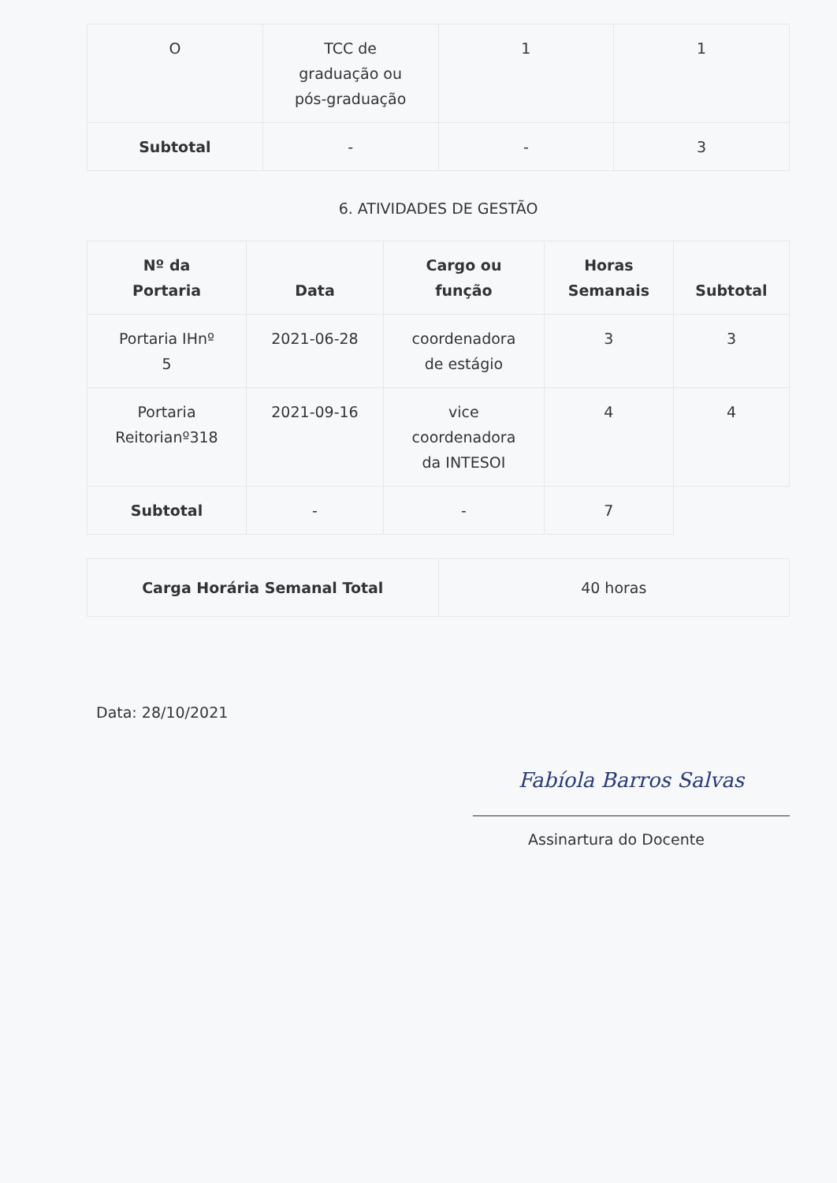| O | TCC de graduação ou pós-graduação | 1 | 1 |
| Subtotal | - | - | 3 |
6. ATIVIDADES DE GESTÃO
| Nº da Portaria | Data | Cargo ou função | Horas Semanais | Subtotal |
| --- | --- | --- | --- | --- |
| Portaria IHnº 5 | 2021-06-28 | coordenadora de estágio | 3 | 3 |
| Portaria Reitorianº318 | 2021-09-16 | vice coordenadora da INTESOI | 4 | 4 |
| Subtotal | - | - | 7 | |
| Carga Horária Semanal Total | 40 horas |
Data: 28/10/2021
Fabíola Barros Salvas
Assinartura do Docente